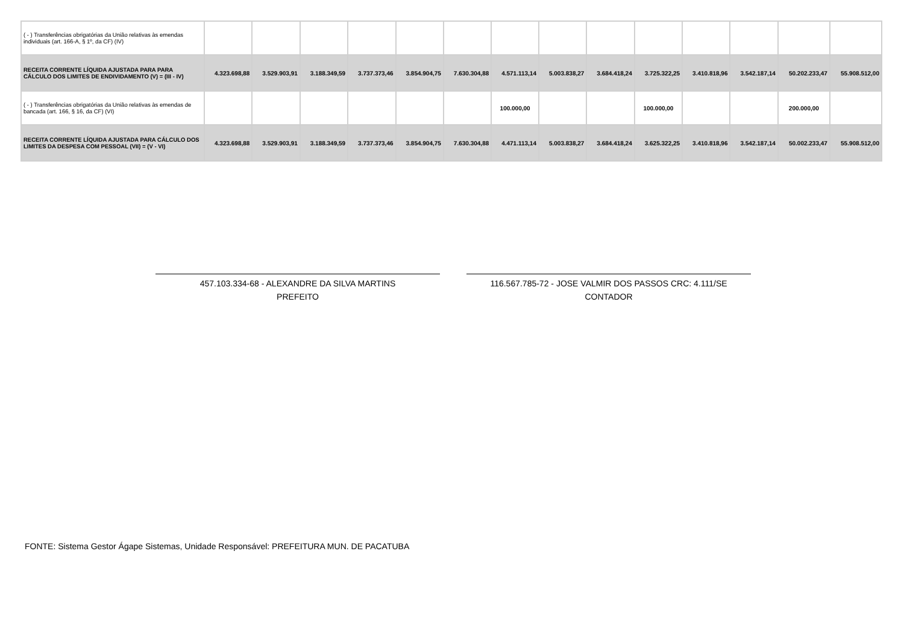| ( - ) Transferências obrigatórias da União relativas às emendas individuais (art. 166-A, § 1º, da CF) (IV) | | | | | | | | | | | | | | |
| RECEITA CORRENTE LÍQUIDA AJUSTADA PARA PARA CÁLCULO DOS LIMITES DE ENDIVIDAMENTO (V) = (III - IV) | 4.323.698,88 | 3.529.903,91 | 3.188.349,59 | 3.737.373,46 | 3.854.904,75 | 7.630.304,88 | 4.571.113,14 | 5.003.838,27 | 3.684.418,24 | 3.725.322,25 | 3.410.818,96 | 3.542.187,14 | 50.202.233,47 | 55.908.512,00 |
| ( - ) Transferências obrigatórias da União relativas às emendas de bancada (art. 166, § 16, da CF) (VI) | | | | | | | 100.000,00 | | | 100.000,00 | | | 200.000,00 | |
| RECEITA CORRENTE LÍQUIDA AJUSTADA PARA CÁLCULO DOS LIMITES DA DESPESA COM PESSOAL (VII) = (V - VI) | 4.323.698,88 | 3.529.903,91 | 3.188.349,59 | 3.737.373,46 | 3.854.904,75 | 7.630.304,88 | 4.471.113,14 | 5.003.838,27 | 3.684.418,24 | 3.625.322,25 | 3.410.818,96 | 3.542.187,14 | 50.002.233,47 | 55.908.512,00 |
457.103.334-68 - ALEXANDRE DA SILVA MARTINS
PREFEITO
116.567.785-72 - JOSE VALMIR DOS PASSOS CRC: 4.111/SE
CONTADOR
FONTE: Sistema Gestor Ágape Sistemas, Unidade Responsável: PREFEITURA MUN. DE PACATUBA